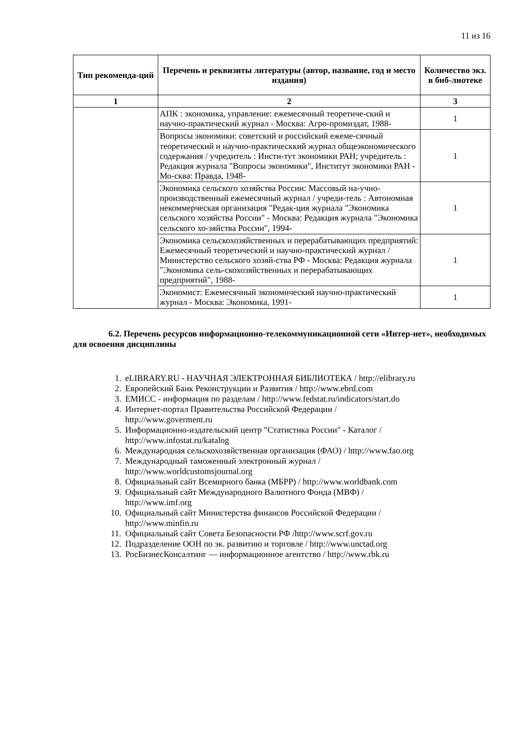11 из 16
| Тип рекоменда-ций | Перечень и реквизиты литературы (автор, название, год и место издания) | Количество экз. в биб-лиотеке |
| --- | --- | --- |
| 1 | 2 | 3 |
| | АПК : экономика, управление: ежемесячный теоретиче-ский и научно-практический журнал - Москва: Агро-промиздат, 1988- | 1 |
| | Вопросы экономики: советский и российский ежеме-сячный теоретический и научно-практическкий журнал общеэкономического содержания / учредитель : Инсти-тут экономики РАН; учредитель : Редакция журнала "Вопросы экономики", Институт экономики РАН - Мо-сква: Правда, 1948- | 1 |
| | Экономика сельского хозяйства России: Массовый на-учно-производственный ежемесячный журнал / учреди-тель : Автономная некоммерческая организация "Редак-ция журнала "Экономика сельского хозяйства России" - Москва: Редакция журнала "Экономика сельского хо-зяйства России", 1994- | 1 |
| | Экономика сельскохозяйственных и перерабатывающих предприятий: Ежемесячный теоретический и научно-практический журнал / Министерство сельского хозяй-ства РФ - Москва: Редакция журнала "Экономика сель-скохозяйственных и перерабатывающих предприятий", 1988- | 1 |
| | Экономист: Ежемесячный экономический научно-практический журнал - Москва: Экономика, 1991- | 1 |
6.2. Перечень ресурсов информационно-телекоммуникационной сети «Интер-нет», необходимых для освоения дисциплины
1. eLIBRARY.RU - НАУЧНАЯ ЭЛЕКТРОННАЯ БИБЛИОТЕКА / http://elibrary.ru
2. Европейский Банк Реконструкции и Развития / http://www.ebrd.com
3. ЕМИСС - информация по разделам / http://www.fedstat.ru/indicators/start.do
4. Интернет-портал Правительства Российской Федерации /
http://www.goverment.ru
5. Информационно-издательский центр "Статистика России" - Каталог /
http://www.infostat.ru/katalog
6. Международная сельскохозяйственная организация (ФАО) / http://www.fao.org
7. Международный таможенный электронный журнал /
http://www.worldcustomsjournal.org
8. Официальный сайт Всемирного банка (МБРР) / http://www.worldbank.com
9. Официальный сайт Международного Валютного Фонда (МВФ) /
http://www.imf.org
10. Официальный сайт Министерства финансов Российской Федерации /
http://www.minfin.ru
11. Официальный сайт Совета Безопасности РФ /http://www.scrf.gov.ru
12. Подразделение ООН по эк. развитию и торговле / http://www.unctad.org
13. РосБизнесКонсалтинг — информационное агентство / http://www.rbk.ru